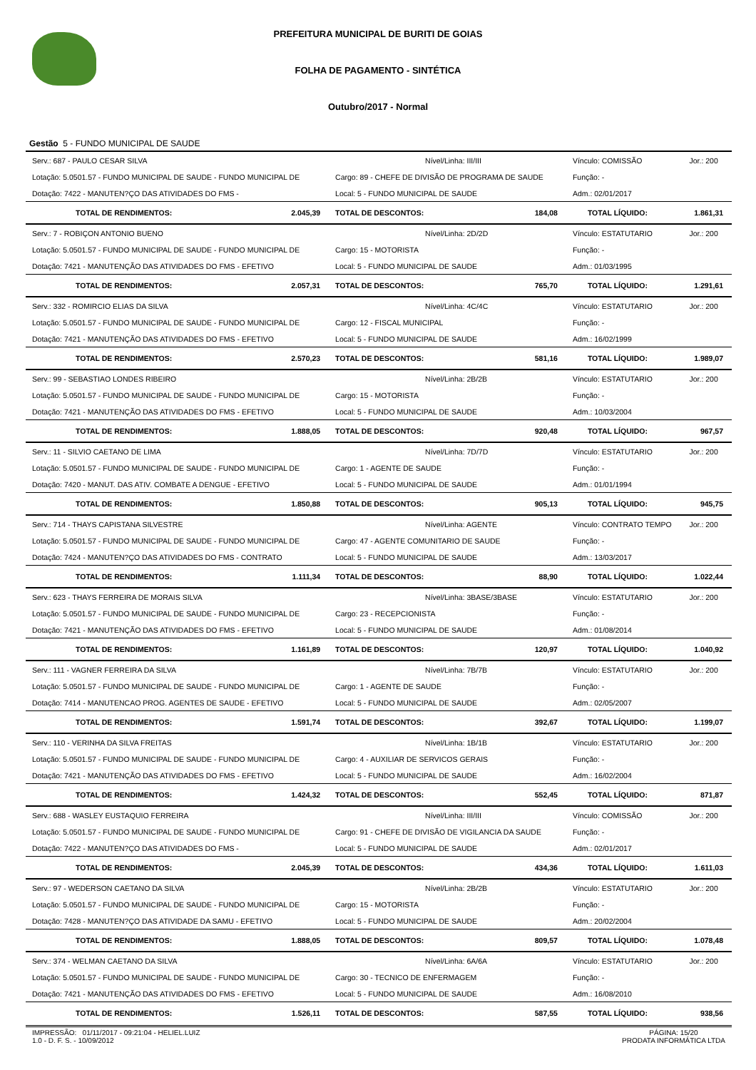PREFEITURA MUNICIPAL DE BURITI DE GOIAS
FOLHA DE PAGAMENTO - SINTÉTICA
Outubro/2017 - Normal
Gestão 5 - FUNDO MUNICIPAL DE SAUDE
| Serv.: 687 - PAULO CESAR SILVA | | Nível/Linha: III/III | | Vínculo: COMISSÃO | Jor.: 200 |
| Lotação: 5.0501.57 - FUNDO MUNICIPAL DE SAUDE - FUNDO MUNICIPAL DE | | Cargo: 89 - CHEFE DE DIVISÃO DE PROGRAMA DE SAUDE | | Função: - | |
| Dotação: 7422 - MANUTEN?ÇO DAS ATIVIDADES DO FMS - | | Local: 5 - FUNDO MUNICIPAL DE SAUDE | | Adm.: 02/01/2017 | |
| TOTAL DE RENDIMENTOS: | 2.045,39 | TOTAL DE DESCONTOS: | 184,08 | TOTAL LÍQUIDO: | 1.861,31 |
| Serv.: 7 - ROBIÇON ANTONIO BUENO | | Nível/Linha: 2D/2D | | Vínculo: ESTATUTARIO | Jor.: 200 |
| Lotação: 5.0501.57 - FUNDO MUNICIPAL DE SAUDE - FUNDO MUNICIPAL DE | | Cargo: 15 - MOTORISTA | | Função: - | |
| Dotação: 7421 - MANUTENÇÃO DAS ATIVIDADES DO FMS - EFETIVO | | Local: 5 - FUNDO MUNICIPAL DE SAUDE | | Adm.: 01/03/1995 | |
| TOTAL DE RENDIMENTOS: | 2.057,31 | TOTAL DE DESCONTOS: | 765,70 | TOTAL LÍQUIDO: | 1.291,61 |
| Serv.: 332 - ROMIRCIO ELIAS DA SILVA | | Nível/Linha: 4C/4C | | Vínculo: ESTATUTARIO | Jor.: 200 |
| Lotação: 5.0501.57 - FUNDO MUNICIPAL DE SAUDE - FUNDO MUNICIPAL DE | | Cargo: 12 - FISCAL MUNICIPAL | | Função: - | |
| Dotação: 7421 - MANUTENÇÃO DAS ATIVIDADES DO FMS - EFETIVO | | Local: 5 - FUNDO MUNICIPAL DE SAUDE | | Adm.: 16/02/1999 | |
| TOTAL DE RENDIMENTOS: | 2.570,23 | TOTAL DE DESCONTOS: | 581,16 | TOTAL LÍQUIDO: | 1.989,07 |
| Serv.: 99 - SEBASTIAO LONDES RIBEIRO | | Nível/Linha: 2B/2B | | Vínculo: ESTATUTARIO | Jor.: 200 |
| Lotação: 5.0501.57 - FUNDO MUNICIPAL DE SAUDE - FUNDO MUNICIPAL DE | | Cargo: 15 - MOTORISTA | | Função: - | |
| Dotação: 7421 - MANUTENÇÃO DAS ATIVIDADES DO FMS - EFETIVO | | Local: 5 - FUNDO MUNICIPAL DE SAUDE | | Adm.: 10/03/2004 | |
| TOTAL DE RENDIMENTOS: | 1.888,05 | TOTAL DE DESCONTOS: | 920,48 | TOTAL LÍQUIDO: | 967,57 |
| Serv.: 11 - SILVIO CAETANO DE LIMA | | Nível/Linha: 7D/7D | | Vínculo: ESTATUTARIO | Jor.: 200 |
| Lotação: 5.0501.57 - FUNDO MUNICIPAL DE SAUDE - FUNDO MUNICIPAL DE | | Cargo: 1 - AGENTE DE SAUDE | | Função: - | |
| Dotação: 7420 - MANUT. DAS ATIV. COMBATE A DENGUE - EFETIVO | | Local: 5 - FUNDO MUNICIPAL DE SAUDE | | Adm.: 01/01/1994 | |
| TOTAL DE RENDIMENTOS: | 1.850,88 | TOTAL DE DESCONTOS: | 905,13 | TOTAL LÍQUIDO: | 945,75 |
| Serv.: 714 - THAYS CAPISTANA SILVESTRE | | Nível/Linha: AGENTE | | Vínculo: CONTRATO TEMPO | Jor.: 200 |
| Lotação: 5.0501.57 - FUNDO MUNICIPAL DE SAUDE - FUNDO MUNICIPAL DE | | Cargo: 47 - AGENTE COMUNITARIO DE SAUDE | | Função: - | |
| Dotação: 7424 - MANUTEN?ÇO DAS ATIVIDADES DO FMS - CONTRATO | | Local: 5 - FUNDO MUNICIPAL DE SAUDE | | Adm.: 13/03/2017 | |
| TOTAL DE RENDIMENTOS: | 1.111,34 | TOTAL DE DESCONTOS: | 88,90 | TOTAL LÍQUIDO: | 1.022,44 |
| Serv.: 623 - THAYS FERREIRA DE MORAIS SILVA | | Nível/Linha: 3BASE/3BASE | | Vínculo: ESTATUTARIO | Jor.: 200 |
| Lotação: 5.0501.57 - FUNDO MUNICIPAL DE SAUDE - FUNDO MUNICIPAL DE | | Cargo: 23 - RECEPCIONISTA | | Função: - | |
| Dotação: 7421 - MANUTENÇÃO DAS ATIVIDADES DO FMS - EFETIVO | | Local: 5 - FUNDO MUNICIPAL DE SAUDE | | Adm.: 01/08/2014 | |
| TOTAL DE RENDIMENTOS: | 1.161,89 | TOTAL DE DESCONTOS: | 120,97 | TOTAL LÍQUIDO: | 1.040,92 |
| Serv.: 111 - VAGNER FERREIRA DA SILVA | | Nível/Linha: 7B/7B | | Vínculo: ESTATUTARIO | Jor.: 200 |
| Lotação: 5.0501.57 - FUNDO MUNICIPAL DE SAUDE - FUNDO MUNICIPAL DE | | Cargo: 1 - AGENTE DE SAUDE | | Função: - | |
| Dotação: 7414 - MANUTENCAO PROG. AGENTES DE SAUDE - EFETIVO | | Local: 5 - FUNDO MUNICIPAL DE SAUDE | | Adm.: 02/05/2007 | |
| TOTAL DE RENDIMENTOS: | 1.591,74 | TOTAL DE DESCONTOS: | 392,67 | TOTAL LÍQUIDO: | 1.199,07 |
| Serv.: 110 - VERINHA DA SILVA FREITAS | | Nível/Linha: 1B/1B | | Vínculo: ESTATUTARIO | Jor.: 200 |
| Lotação: 5.0501.57 - FUNDO MUNICIPAL DE SAUDE - FUNDO MUNICIPAL DE | | Cargo: 4 - AUXILIAR DE SERVICOS GERAIS | | Função: - | |
| Dotação: 7421 - MANUTENÇÃO DAS ATIVIDADES DO FMS - EFETIVO | | Local: 5 - FUNDO MUNICIPAL DE SAUDE | | Adm.: 16/02/2004 | |
| TOTAL DE RENDIMENTOS: | 1.424,32 | TOTAL DE DESCONTOS: | 552,45 | TOTAL LÍQUIDO: | 871,87 |
| Serv.: 688 - WASLEY EUSTAQUIO FERREIRA | | Nível/Linha: III/III | | Vínculo: COMISSÃO | Jor.: 200 |
| Lotação: 5.0501.57 - FUNDO MUNICIPAL DE SAUDE - FUNDO MUNICIPAL DE | | Cargo: 91 - CHEFE DE DIVISÃO DE VIGILANCIA DA SAUDE | | Função: - | |
| Dotação: 7422 - MANUTEN?ÇO DAS ATIVIDADES DO FMS - | | Local: 5 - FUNDO MUNICIPAL DE SAUDE | | Adm.: 02/01/2017 | |
| TOTAL DE RENDIMENTOS: | 2.045,39 | TOTAL DE DESCONTOS: | 434,36 | TOTAL LÍQUIDO: | 1.611,03 |
| Serv.: 97 - WEDERSON CAETANO DA SILVA | | Nível/Linha: 2B/2B | | Vínculo: ESTATUTARIO | Jor.: 200 |
| Lotação: 5.0501.57 - FUNDO MUNICIPAL DE SAUDE - FUNDO MUNICIPAL DE | | Cargo: 15 - MOTORISTA | | Função: - | |
| Dotação: 7428 - MANUTEN?ÇO DAS ATIVIDADE DA SAMU - EFETIVO | | Local: 5 - FUNDO MUNICIPAL DE SAUDE | | Adm.: 20/02/2004 | |
| TOTAL DE RENDIMENTOS: | 1.888,05 | TOTAL DE DESCONTOS: | 809,57 | TOTAL LÍQUIDO: | 1.078,48 |
| Serv.: 374 - WELMAN CAETANO DA SILVA | | Nível/Linha: 6A/6A | | Vínculo: ESTATUTARIO | Jor.: 200 |
| Lotação: 5.0501.57 - FUNDO MUNICIPAL DE SAUDE - FUNDO MUNICIPAL DE | | Cargo: 30 - TECNICO DE ENFERMAGEM | | Função: - | |
| Dotação: 7421 - MANUTENÇÃO DAS ATIVIDADES DO FMS - EFETIVO | | Local: 5 - FUNDO MUNICIPAL DE SAUDE | | Adm.: 16/08/2010 | |
| TOTAL DE RENDIMENTOS: | 1.526,11 | TOTAL DE DESCONTOS: | 587,55 | TOTAL LÍQUIDO: | 938,56 |
IMPRESSÃO: 01/11/2017 - 09:21:04 - HELIEL.LUIZ
1.0 - D. F. S. - 10/09/2012
PÁGINA: 15/20
PRODATA INFORMÁTICA LTDA